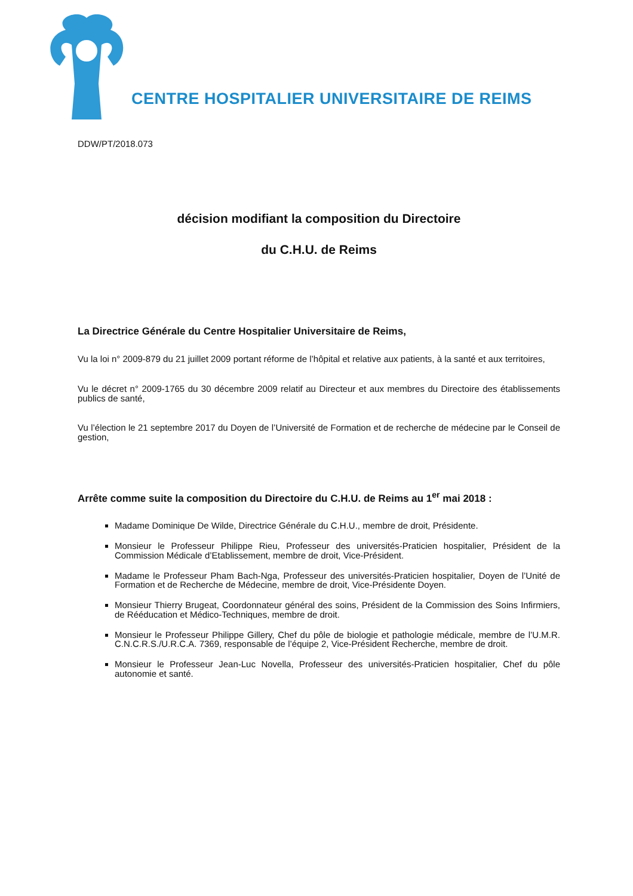CENTRE HOSPITALIER UNIVERSITAIRE DE REIMS
DDW/PT/2018.073
décision modifiant la composition du Directoire
du C.H.U. de Reims
La Directrice Générale du Centre Hospitalier Universitaire de Reims,
Vu la loi n° 2009-879 du 21 juillet 2009 portant réforme de l’hôpital et relative aux patients, à la santé et aux territoires,
Vu le décret n° 2009-1765 du 30 décembre 2009 relatif au Directeur et aux membres du Directoire des établissements publics de santé,
Vu l’élection le 21 septembre 2017 du Doyen de l’Université de Formation et de recherche de médecine par le Conseil de gestion,
Arrête comme suite la composition du Directoire du C.H.U. de Reims au 1<sup>er</sup> mai 2018 :
Madame Dominique De Wilde, Directrice Générale du C.H.U., membre de droit, Présidente.
Monsieur le Professeur Philippe Rieu, Professeur des universités-Praticien hospitalier, Président de la Commission Médicale d’Etablissement, membre de droit, Vice-Président.
Madame le Professeur Pham Bach-Nga, Professeur des universités-Praticien hospitalier, Doyen de l’Unité de Formation et de Recherche de Médecine, membre de droit, Vice-Présidente Doyen.
Monsieur Thierry Brugeat, Coordonnateur général des soins, Président de la Commission des Soins Infirmiers, de Rééducation et Médico-Techniques, membre de droit.
Monsieur le Professeur Philippe Gillery, Chef du pôle de biologie et pathologie médicale, membre de l’U.M.R. C.N.C.R.S./U.R.C.A. 7369, responsable de l’équipe 2, Vice-Président Recherche, membre de droit.
Monsieur le Professeur Jean-Luc Novella, Professeur des universités-Praticien hospitalier, Chef du pôle autonomie et santé.